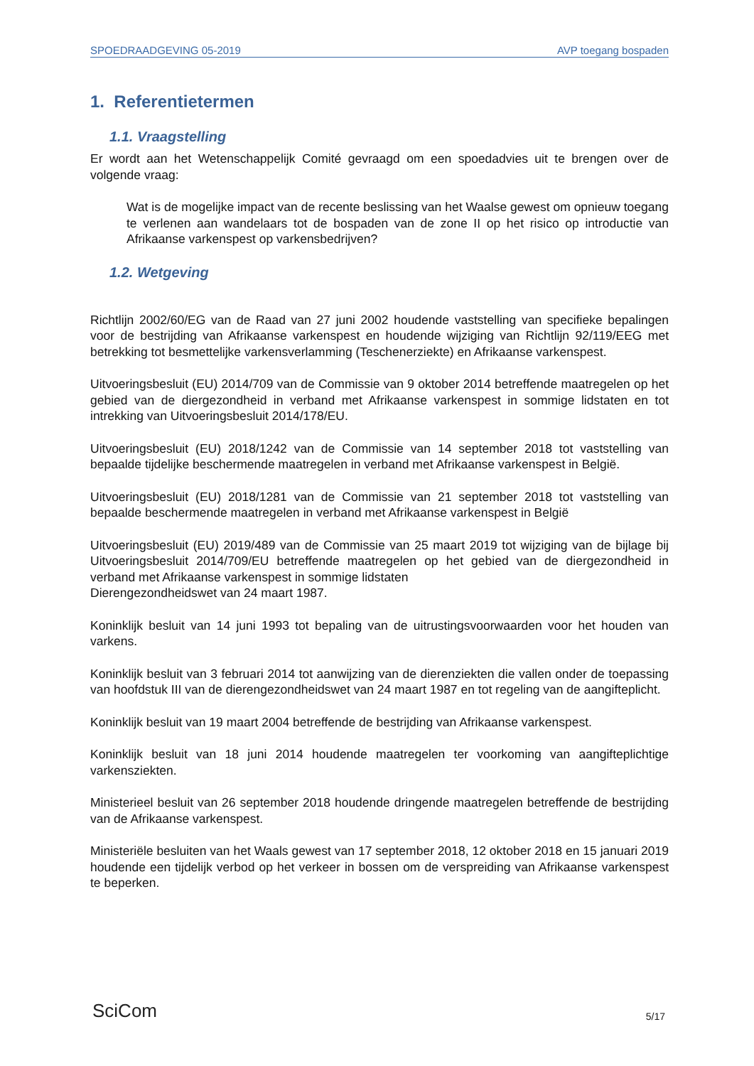SPOEDRAADGEVING 05-2019 AVP toegang bospaden
1. Referentietermen
1.1. Vraagstelling
Er wordt aan het Wetenschappelijk Comité gevraagd om een spoedadvies uit te brengen over de volgende vraag:
Wat is de mogelijke impact van de recente beslissing van het Waalse gewest om opnieuw toegang te verlenen aan wandelaars tot de bospaden van de zone II op het risico op introductie van Afrikaanse varkenspest op varkensbedrijven?
1.2. Wetgeving
Richtlijn 2002/60/EG van de Raad van 27 juni 2002 houdende vaststelling van specifieke bepalingen voor de bestrijding van Afrikaanse varkenspest en houdende wijziging van Richtlijn 92/119/EEG met betrekking tot besmettelijke varkensverlamming (Teschenerziekte) en Afrikaanse varkenspest.
Uitvoeringsbesluit (EU) 2014/709 van de Commissie van 9 oktober 2014 betreffende maatregelen op het gebied van de diergezondheid in verband met Afrikaanse varkenspest in sommige lidstaten en tot intrekking van Uitvoeringsbesluit 2014/178/EU.
Uitvoeringsbesluit (EU) 2018/1242 van de Commissie van 14 september 2018 tot vaststelling van bepaalde tijdelijke beschermende maatregelen in verband met Afrikaanse varkenspest in België.
Uitvoeringsbesluit (EU) 2018/1281 van de Commissie van 21 september 2018 tot vaststelling van bepaalde beschermende maatregelen in verband met Afrikaanse varkenspest in België
Uitvoeringsbesluit (EU) 2019/489 van de Commissie van 25 maart 2019 tot wijziging van de bijlage bij Uitvoeringsbesluit 2014/709/EU betreffende maatregelen op het gebied van de diergezondheid in verband met Afrikaanse varkenspest in sommige lidstaten
Dierengezondheidswet van 24 maart 1987.
Koninklijk besluit van 14 juni 1993 tot bepaling van de uitrustingsvoorwaarden voor het houden van varkens.
Koninklijk besluit van 3 februari 2014 tot aanwijzing van de dierenziekten die vallen onder de toepassing van hoofdstuk III van de dierengezondheidswet van 24 maart 1987 en tot regeling van de aangifteplicht.
Koninklijk besluit van 19 maart 2004 betreffende de bestrijding van Afrikaanse varkenspest.
Koninklijk besluit van 18 juni 2014 houdende maatregelen ter voorkoming van aangifteplichtige varkensziekten.
Ministerieel besluit van 26 september 2018 houdende dringende maatregelen betreffende de bestrijding van de Afrikaanse varkenspest.
Ministeriële besluiten van het Waals gewest van 17 september 2018, 12 oktober 2018 en 15 januari 2019 houdende een tijdelijk verbod op het verkeer in bossen om de verspreiding van Afrikaanse varkenspest te beperken.
SciCom 5/17